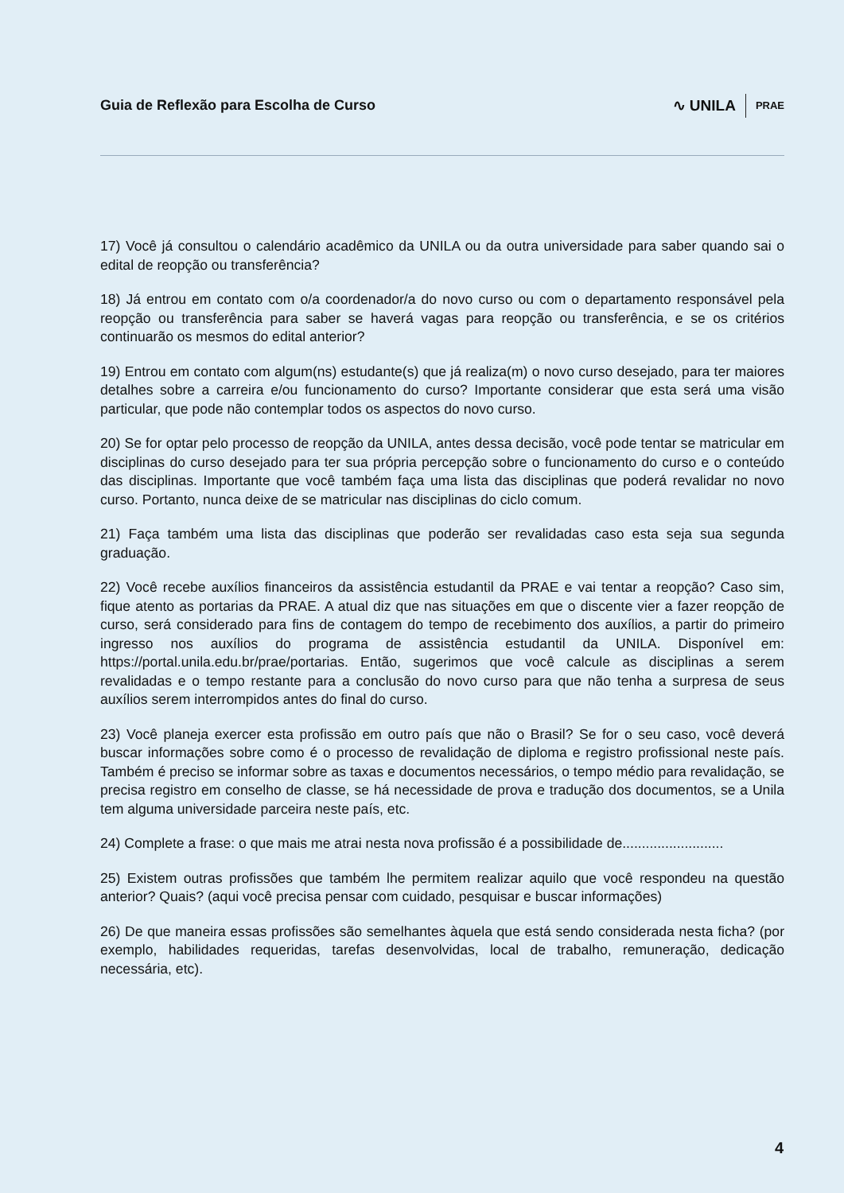Guia de Reflexão para Escolha de Curso
∿ UNILA PRAE
17) Você já consultou o calendário acadêmico da UNILA ou da outra universidade para saber quando sai o edital de reopção ou transferência?
18) Já entrou em contato com o/a coordenador/a do novo curso ou com o departamento responsável pela reopção ou transferência para saber se haverá vagas para reopção ou transferência, e se os critérios continuarão os mesmos do edital anterior?
19) Entrou em contato com algum(ns) estudante(s) que já realiza(m) o novo curso desejado, para ter maiores detalhes sobre a carreira e/ou funcionamento do curso? Importante considerar que esta será uma visão particular, que pode não contemplar todos os aspectos do novo curso.
20) Se for optar pelo processo de reopção da UNILA, antes dessa decisão, você pode tentar se matricular em disciplinas do curso desejado para ter sua própria percepção sobre o funcionamento do curso e o conteúdo das disciplinas. Importante que você também faça uma lista das disciplinas que poderá revalidar no novo curso. Portanto, nunca deixe de se matricular nas disciplinas do ciclo comum.
21) Faça também uma lista das disciplinas que poderão ser revalidadas caso esta seja sua segunda graduação.
22) Você recebe auxílios financeiros da assistência estudantil da PRAE e vai tentar a reopção? Caso sim, fique atento as portarias da PRAE. A atual diz que nas situações em que o discente vier a fazer reopção de curso, será considerado para fins de contagem do tempo de recebimento dos auxílios, a partir do primeiro ingresso nos auxílios do programa de assistência estudantil da UNILA. Disponível em: https://portal.unila.edu.br/prae/portarias. Então, sugerimos que você calcule as disciplinas a serem revalidadas e o tempo restante para a conclusão do novo curso para que não tenha a surpresa de seus auxílios serem interrompidos antes do final do curso.
23) Você planeja exercer esta profissão em outro país que não o Brasil? Se for o seu caso, você deverá buscar informações sobre como é o processo de revalidação de diploma e registro profissional neste país. Também é preciso se informar sobre as taxas e documentos necessários, o tempo médio para revalidação, se precisa registro em conselho de classe, se há necessidade de prova e tradução dos documentos, se a Unila tem alguma universidade parceira neste país, etc.
24) Complete a frase: o que mais me atrai nesta nova profissão é a possibilidade de..........................
25) Existem outras profissões que também lhe permitem realizar aquilo que você respondeu na questão anterior? Quais? (aqui você precisa pensar com cuidado, pesquisar e buscar informações)
26) De que maneira essas profissões são semelhantes àquela que está sendo considerada nesta ficha? (por exemplo, habilidades requeridas, tarefas desenvolvidas, local de trabalho, remuneração, dedicação necessária, etc).
4